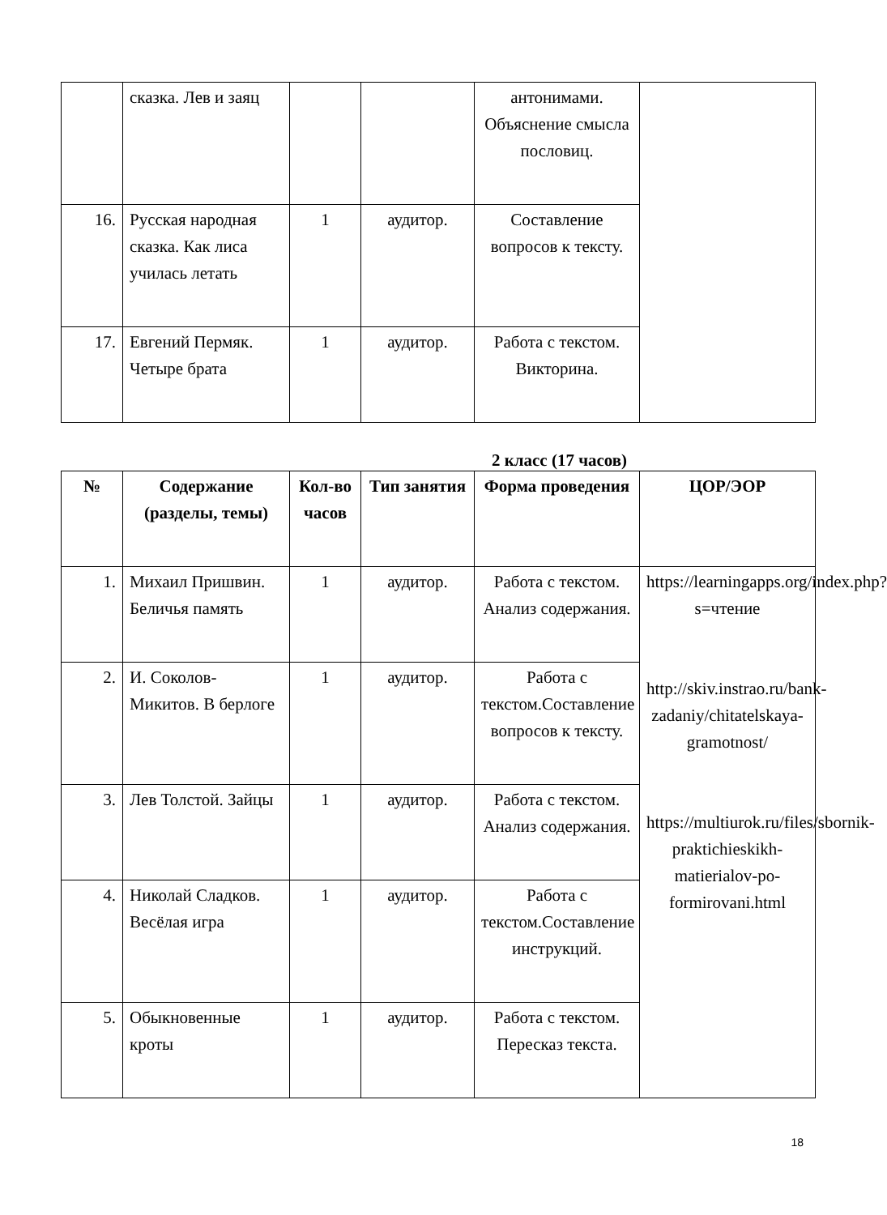| | сказка. Лев и заяц | | | антонимами. Объяснение смысла пословиц. | |
| 16. | Русская народная сказка. Как лиса училась летать | 1 | аудитор. | Составление вопросов к тексту. | |
| 17. | Евгений Пермяк. Четыре брата | 1 | аудитор. | Работа с текстом. Викторина. | |
2 класс (17 часов)
| № | Содержание (разделы, темы) | Кол-во часов | Тип занятия | Форма проведения | ЦОР/ЭОР |
| --- | --- | --- | --- | --- | --- |
| 1. | Михаил Пришвин. Беличья память | 1 | аудитор. | Работа с текстом. Анализ содержания. | https://learningapps.org/index.php?s=чтение http://skiv.instrao.ru/bank-zadaniy/chitatelskaya-gramotnost/ https://multiurok.ru/files/sbornik-praktichieskikh-matierialov-po-formirovani.html |
| 2. | И. Соколов-Микитов. В берлоге | 1 | аудитор. | Работа с текстом.Составление вопросов к тексту. | |
| 3. | Лев Толстой. Зайцы | 1 | аудитор. | Работа с текстом. Анализ содержания. | |
| 4. | Николай Сладков. Весёлая игра | 1 | аудитор. | Работа с текстом.Составление инструкций. | |
| 5. | Обыкновенные кроты | 1 | аудитор. | Работа с текстом. Пересказ текста. | |
18